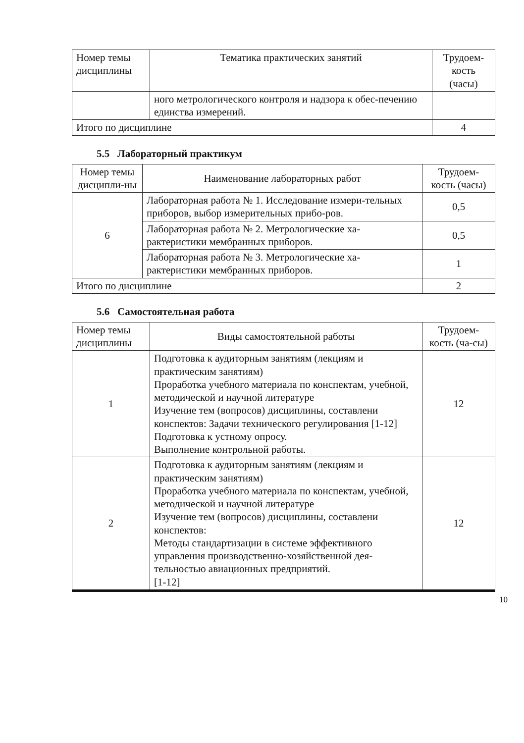| Номер темы дисциплины | Тематика практических занятий | Трудоем-кость (часы) |
| --- | --- | --- |
| | ного метрологического контроля и надзора к обес-печению единства измерений. | |
| Итого по дисциплине | | 4 |
5.5 Лабораторный практикум
| Номер темы дисципли-ны | Наименование лабораторных работ | Трудоем-кость (часы) |
| --- | --- | --- |
| 6 | Лабораторная работа № 1. Исследование измери-тельных приборов, выбор измерительных прибо-ров. | 0,5 |
| | Лабораторная работа № 2. Метрологические ха-рактеристики мембранных приборов. | 0,5 |
| | Лабораторная работа № 3. Метрологические ха-рактеристики мембранных приборов. | 1 |
| Итого по дисциплине | | 2 |
5.6 Самостоятельная работа
| Номер темы дисциплины | Виды самостоятельной работы | Трудоем-кость (ча-сы) |
| --- | --- | --- |
| 1 | Подготовка к аудиторным занятиям (лекциям и практическим занятиям) Проработка учебного материала по конспектам, учебной, методической и научной литературе Изучение тем (вопросов) дисциплины, составлени конспектов: Задачи технического регулирования [1-12] Подготовка к устному опросу. Выполнение контрольной работы. | 12 |
| 2 | Подготовка к аудиторным занятиям (лекциям и практическим занятиям) Проработка учебного материала по конспектам, учебной, методической и научной литературе Изучение тем (вопросов) дисциплины, составлени конспектов: Методы стандартизации в системе эффективного управления производственно-хозяйственной дея-тельностью авиационных предприятий. [1-12] | 12 |
10